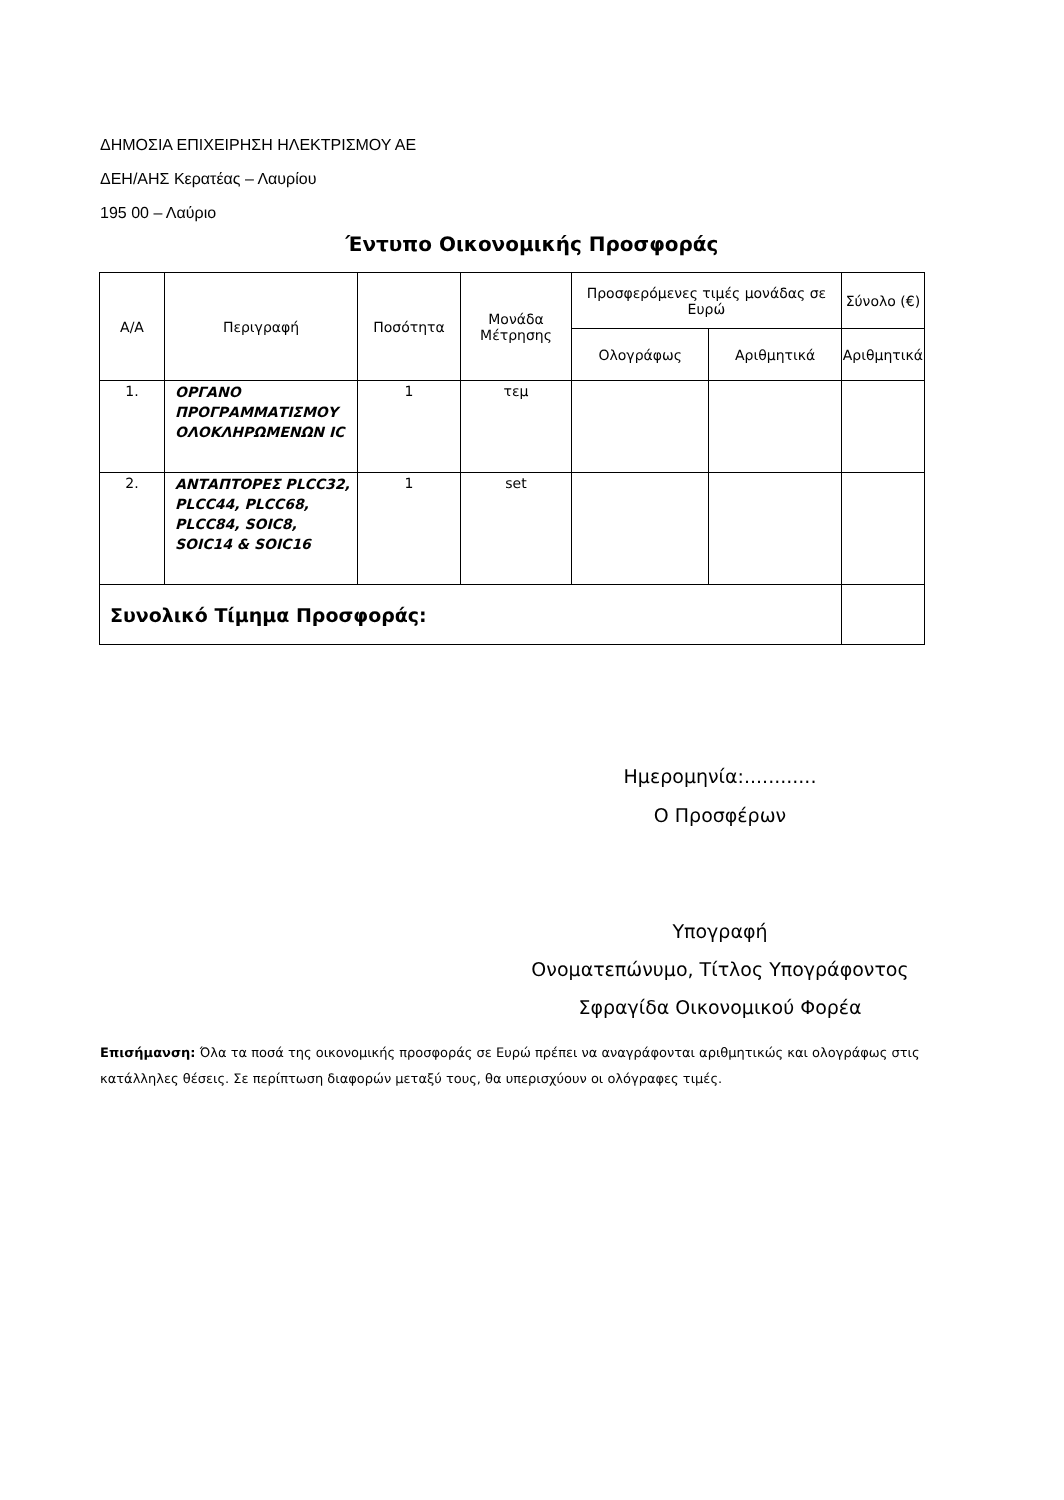ΔΗΜΟΣΙΑ ΕΠΙΧΕΙΡΗΣΗ ΗΛΕΚΤΡΙΣΜΟΥ ΑΕ
ΔΕΗ/ΑΗΣ Κερατέας – Λαυρίου
195 00 – Λαύριο
Έντυπο Οικονομικής Προσφοράς
| Α/Α | Περιγραφή | Ποσότητα | Μονάδα Μέτρησης | Προσφερόμενες τιμές μονάδας σε Ευρώ | | Σύνολο (€) |
| --- | --- | --- | --- | --- | --- | --- |
| | | | | Ολογράφως | Αριθμητικά | Αριθμητικά |
| 1. | ΟΡΓΑΝΟ ΠΡΟΓΡΑΜΜΑΤΙΣΜΟΥ ΟΛΟΚΛΗΡΩΜΕΝΩΝ IC | 1 | τεμ | | | |
| 2. | ΑΝΤΑΠΤΟΡΕΣ PLCC32, PLCC44, PLCC68, PLCC84, SOIC8, SOIC14 & SOIC16 | 1 | set | | | |
| Συνολικό Τίμημα Προσφοράς: | | | | | | |
Ημερομηνία:............
Ο Προσφέρων
Υπογραφή
Ονοματεπώνυμο, Τίτλος Υπογράφοντος
Σφραγίδα Οικονομικού Φορέα
Επισήμανση: Όλα τα ποσά της οικονομικής προσφοράς σε Ευρώ πρέπει να αναγράφονται αριθμητικώς και ολογράφως στις κατάλληλες θέσεις. Σε περίπτωση διαφορών μεταξύ τους, θα υπερισχύουν οι ολόγραφες τιμές.